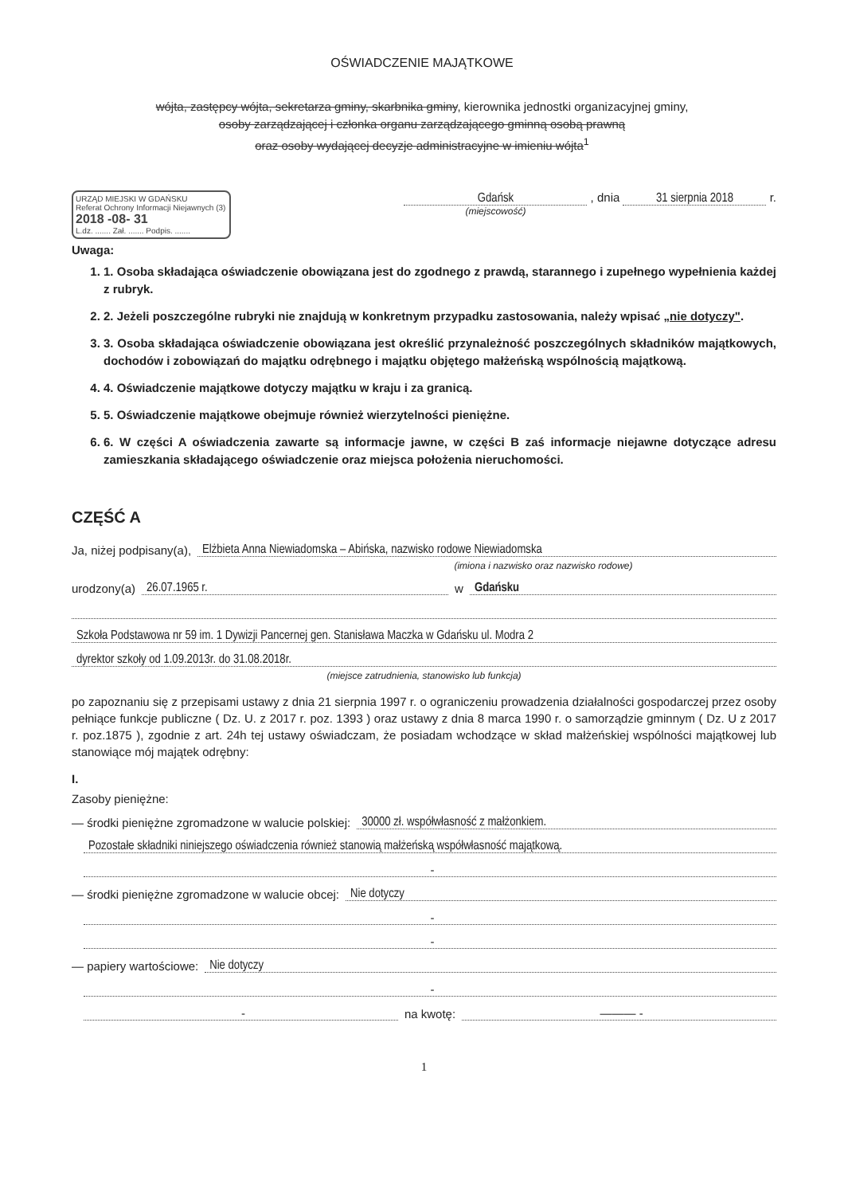OŚWIADCZENIE MAJĄTKOWE
wójta, zastępcy wójta, sekretarza gminy, skarbnika gminy, kierownika jednostki organizacyjnej gminy,
osoby zarządzającej i członka organu zarządzającego gminną osobą prawną
oraz osoby wydającej decyzje administracyjne w imieniu wójta<sup>1</sup>
URZĄD MIEJSKI W GDAŃSKU
Referat Ochrony Informacji Niejawnych (3)
2018 -08- 31
L.dz. ....... Zał. ....... Podpis. .......
Gdańsk , dnia 31 sierpnia 2018 r.
(miejscowość)
Uwaga:
1. 1. Osoba składająca oświadczenie obowiązana jest do zgodnego z prawdą, starannego i zupełnego wypełnienia każdej z rubryk.
2. 2. Jeżeli poszczególne rubryki nie znajdują w konkretnym przypadku zastosowania, należy wpisać „nie dotyczy".
3. 3. Osoba składająca oświadczenie obowiązana jest określić przynależność poszczególnych składników majątkowych, dochodów i zobowiązań do majątku odrębnego i majątku objętego małżeńską wspólnością majątkową.
4. 4. Oświadczenie majątkowe dotyczy majątku w kraju i za granicą.
5. 5. Oświadczenie majątkowe obejmuje również wierzytelności pieniężne.
6. 6. W części A oświadczenia zawarte są informacje jawne, w części B zaś informacje niejawne dotyczące adresu zamieszkania składającego oświadczenie oraz miejsca położenia nieruchomości.
CZĘŚĆ A
Ja, niżej podpisany(a), Elżbieta Anna Niewiadomska – Abińska, nazwisko rodowe Niewiadomska
(imiona i nazwisko oraz nazwisko rodowe)
urodzony(a) 26.07.1965 r. w Gdańsku
Szkoła Podstawowa nr 59 im. 1 Dywizji Pancernej gen. Stanisława Maczka w Gdańsku ul. Modra 2
dyrektor szkoły od 1.09.2013r. do 31.08.2018r.
(miejsce zatrudnienia, stanowisko lub funkcja)
po zapoznaniu się z przepisami ustawy z dnia 21 sierpnia 1997 r. o ograniczeniu prowadzenia działalności gospodarczej przez osoby pełniące funkcje publiczne ( Dz. U. z 2017 r. poz. 1393 ) oraz ustawy z dnia 8 marca 1990 r. o samorządzie gminnym ( Dz. U z 2017 r. poz.1875 ), zgodnie z art. 24h tej ustawy oświadczam, że posiadam wchodzące w skład małżeńskiej wspólności majątkowej lub stanowiące mój majątek odrębny:
I.
Zasoby pieniężne:
— środki pieniężne zgromadzone w walucie polskiej: 30000 zł. współwłasność z małżonkiem.
Pozostałe składniki niniejszego oświadczenia również stanowią małżeńską współwłasność majątkową.
-
— środki pieniężne zgromadzone w walucie obcej: Nie dotyczy
-
-
— papiery wartościowe: Nie dotyczy
-
- na kwotę: ——— -
1